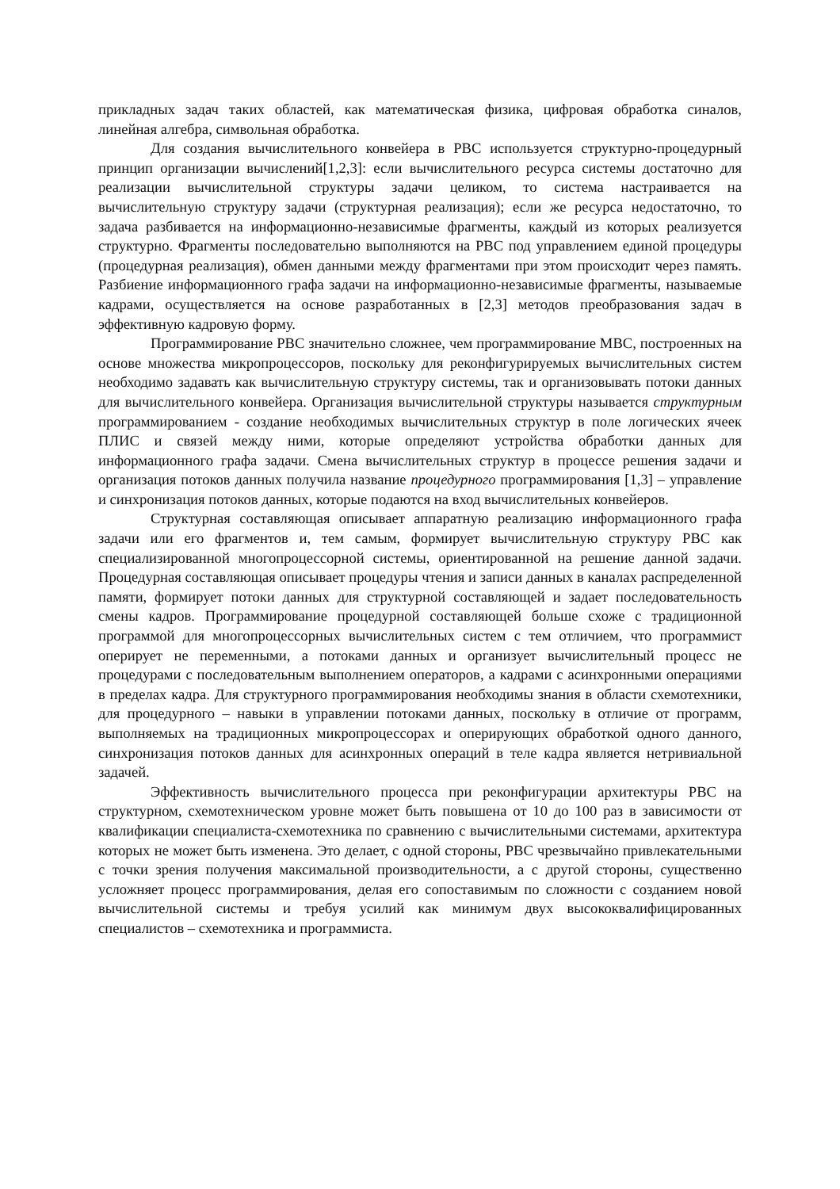прикладных задач таких областей, как математическая физика, цифровая обработка синалов, линейная алгебра, символьная обработка.
Для создания вычислительного конвейера в РВС используется структурно-процедурный принцип организации вычислений[1,2,3]: если вычислительного ресурса системы достаточно для реализации вычислительной структуры задачи целиком, то система настраивается на вычислительную структуру задачи (структурная реализация); если же ресурса недостаточно, то задача разбивается на информационно-независимые фрагменты, каждый из которых реализуется структурно. Фрагменты последовательно выполняются на РВС под управлением единой процедуры (процедурная реализация), обмен данными между фрагментами при этом происходит через память. Разбиение информационного графа задачи на информационно-независимые фрагменты, называемые кадрами, осуществляется на основе разработанных в [2,3] методов преобразования задач в эффективную кадровую форму.
Программирование РВС значительно сложнее, чем программирование МВС, построенных на основе множества микропроцессоров, поскольку для реконфигурируемых вычислительных систем необходимо задавать как вычислительную структуру системы, так и организовывать потоки данных для вычислительного конвейера. Организация вычислительной структуры называется структурным программированием - создание необходимых вычислительных структур в поле логических ячеек ПЛИС и связей между ними, которые определяют устройства обработки данных для информационного графа задачи. Смена вычислительных структур в процессе решения задачи и организация потоков данных получила название процедурного программирования [1,3] – управление и синхронизация потоков данных, которые подаются на вход вычислительных конвейеров.
Структурная составляющая описывает аппаратную реализацию информационного графа задачи или его фрагментов и, тем самым, формирует вычислительную структуру РВС как специализированной многопроцессорной системы, ориентированной на решение данной задачи. Процедурная составляющая описывает процедуры чтения и записи данных в каналах распределенной памяти, формирует потоки данных для структурной составляющей и задает последовательность смены кадров. Программирование процедурной составляющей больше схоже с традиционной программой для многопроцессорных вычислительных систем с тем отличием, что программист оперирует не переменными, а потоками данных и организует вычислительный процесс не процедурами с последовательным выполнением операторов, а кадрами с асинхронными операциями в пределах кадра. Для структурного программирования необходимы знания в области схемотехники, для процедурного – навыки в управлении потоками данных, поскольку в отличие от программ, выполняемых на традиционных микропроцессорах и оперирующих обработкой одного данного, синхронизация потоков данных для асинхронных операций в теле кадра является нетривиальной задачей.
Эффективность вычислительного процесса при реконфигурации архитектуры РВС на структурном, схемотехническом уровне может быть повышена от 10 до 100 раз в зависимости от квалификации специалиста-схемотехника по сравнению с вычислительными системами, архитектура которых не может быть изменена. Это делает, с одной стороны, РВС чрезвычайно привлекательными с точки зрения получения максимальной производительности, а с другой стороны, существенно усложняет процесс программирования, делая его сопоставимым по сложности с созданием новой вычислительной системы и требуя усилий как минимум двух высококвалифицированных специалистов – схемотехника и программиста.